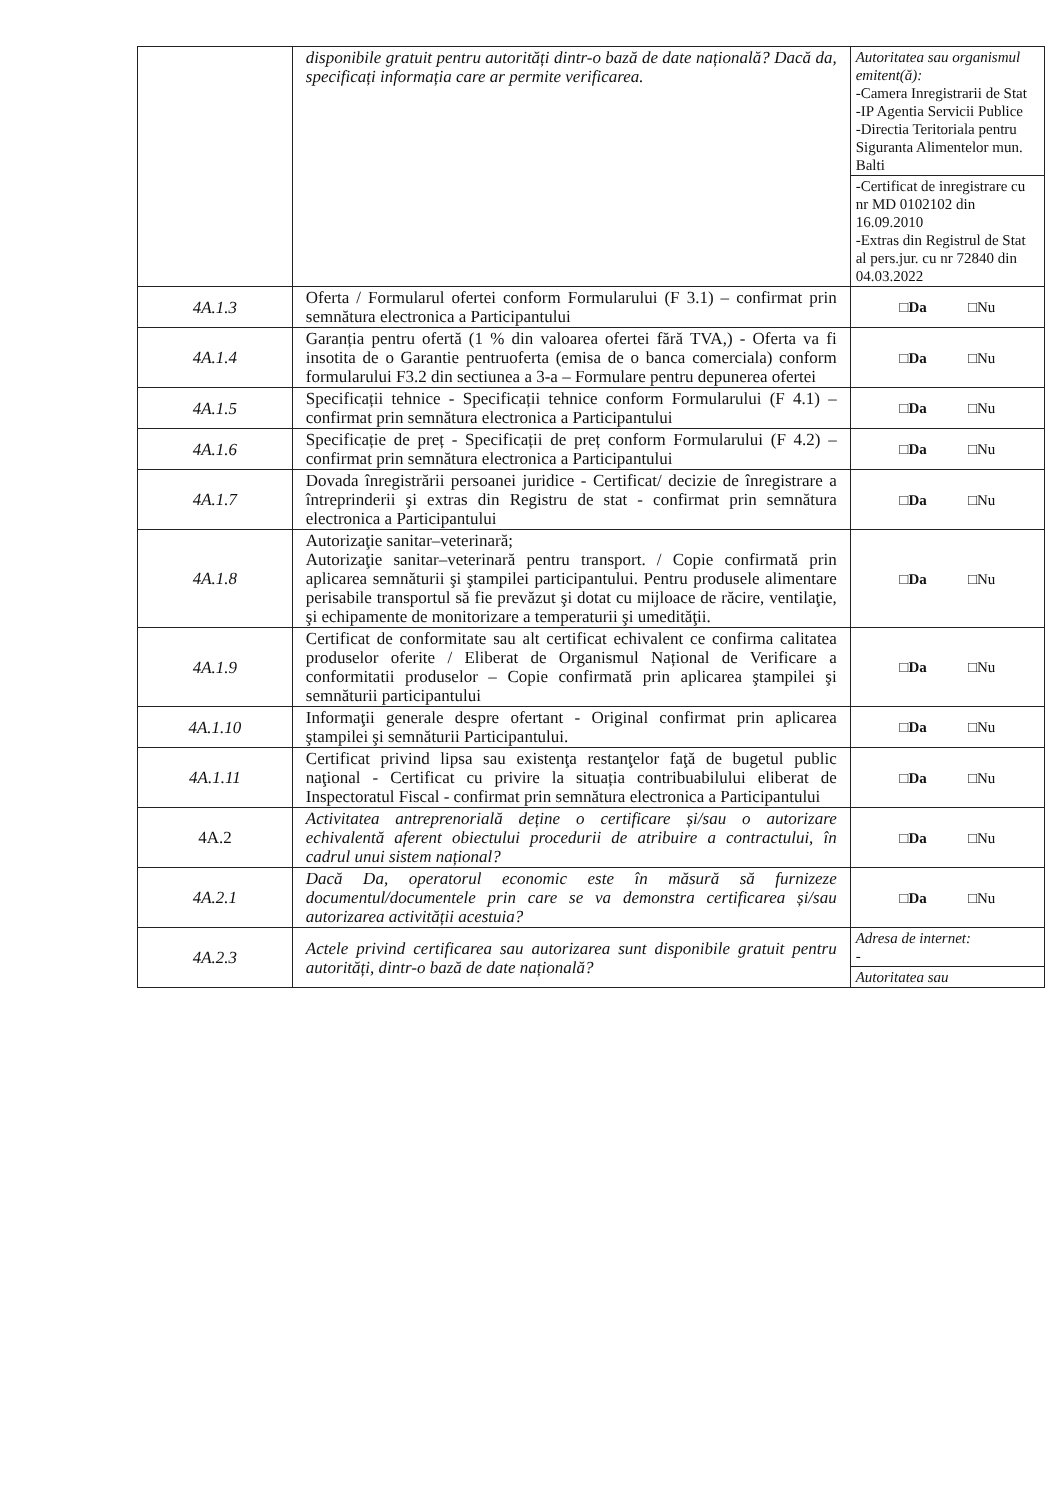| | disponibile gratuit pentru autorități dintr-o bază de date națională? Dacă da, specificați informația care ar permite verificarea. | Autoritatea sau organismul emitent(ă): -Camera Inregistrarii de Stat -IP Agentia Servicii Publice -Directia Teritoriala pentru Siguranta Alimentelor mun. Balti |
| | | -Certificat de inregistrare cu nr MD 0102102 din 16.09.2010 -Extras din Registrul de Stat al pers.jur. cu nr 72840 din 04.03.2022 |
| 4A.1.3 | Oferta / Formularul ofertei conform Formularului (F 3.1) – confirmat prin semnătura electronica a Participantului | □ Da □Nu |
| 4A.1.4 | Garanția pentru ofertă (1 % din valoarea ofertei fără TVA,) - Oferta va fi insotita de o Garantie pentruoferta (emisa de o banca comerciala) conform formularului F3.2 din sectiunea a 3-a – Formulare pentru depunerea ofertei | □ Da □Nu |
| 4A.1.5 | Specificații tehnice - Specificații tehnice conform Formularului (F 4.1) – confirmat prin semnătura electronica a Participantului | □ Da □Nu |
| 4A.1.6 | Specificație de preț - Specificații de preț conform Formularului (F 4.2) – confirmat prin semnătura electronica a Participantului | □ Da □Nu |
| 4A.1.7 | Dovada înregistrării persoanei juridice - Certificat/ decizie de înregistrare a întreprinderii şi extras din Registru de stat - confirmat prin semnătura electronica a Participantului | □ Da □Nu |
| 4A.1.8 | Autorizaţie sanitar–veterinară; Autorizaţie sanitar–veterinară pentru transport. / Copie confirmată prin aplicarea semnăturii şi ştampilei participantului. Pentru produsele alimentare perisabile transportul să fie prevăzut şi dotat cu mijloace de răcire, ventilaţie, şi echipamente de monitorizare a temperaturii şi umedităţii. | □ Da □Nu |
| 4A.1.9 | Certificat de conformitate sau alt certificat echivalent ce confirma calitatea produselor oferite / Eliberat de Organismul Național de Verificare a conformitatii produselor – Copie confirmată prin aplicarea ştampilei şi semnăturii participantului | □ Da □Nu |
| 4A.1.10 | Informaţii generale despre ofertant - Original confirmat prin aplicarea ştampilei şi semnăturii Participantului. | □ Da □Nu |
| 4A.1.11 | Certificat privind lipsa sau existenţa restanţelor faţă de bugetul public naţional - Certificat cu privire la situația contribuabilului eliberat de Inspectoratul Fiscal - confirmat prin semnătura electronica a Participantului | □ Da □Nu |
| 4A.2 | Activitatea antreprenorială deține o certificare și/sau o autorizare echivalentă aferent obiectului procedurii de atribuire a contractului, în cadrul unui sistem național? | □ Da □Nu |
| 4A.2.1 | Dacă Da, operatorul economic este în măsură să furnizeze documentul/documentele prin care se va demonstra certificarea și/sau autorizarea activității acestuia? | □ Da □Nu |
| 4A.2.3 | Actele privind certificarea sau autorizarea sunt disponibile gratuit pentru autorități, dintr-o bază de date națională? | Adresa de internet: - |
| | | Autoritatea sau |